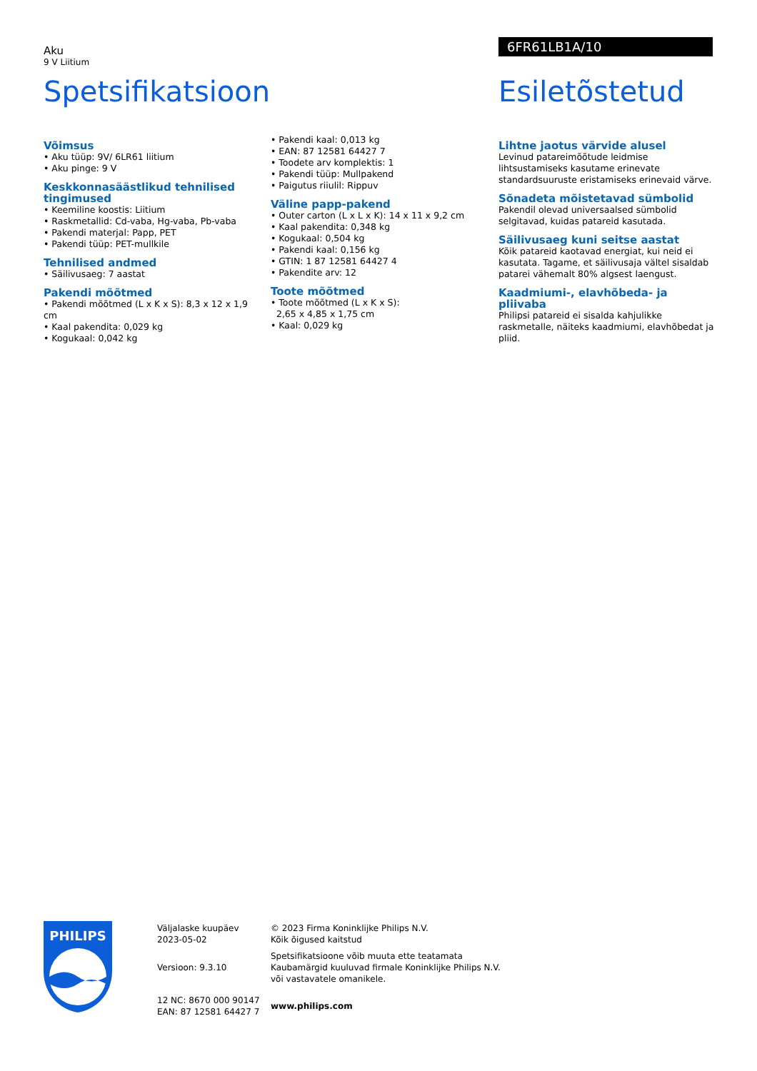Aku
9 V Liitium
6FR61LB1A/10
Spetsifikatsioon Esiletõstetud
Võimsus
• Aku tüüp: 9V/ 6LR61 liitium
• Aku pinge: 9 V
Keskkonnasäästlikud tehnilised tingimused
• Keemiline koostis: Liitium
• Raskmetallid: Cd-vaba, Hg-vaba, Pb-vaba
• Pakendi materjal: Papp, PET
• Pakendi tüüp: PET-mullkile
Tehnilised andmed
• Säilivusaeg: 7 aastat
Pakendi mõõtmed
• Pakendi mõõtmed (L x K x S): 8,3 x 12 x 1,9 cm
• Kaal pakendita: 0,029 kg
• Kogukaal: 0,042 kg
• Pakendi kaal: 0,013 kg
• EAN: 87 12581 64427 7
• Toodete arv komplektis: 1
• Pakendi tüüp: Mullpakend
• Paigutus riiulil: Rippuv
Väline papp-pakend
• Outer carton (L x L x K): 14 x 11 x 9,2 cm
• Kaal pakendita: 0,348 kg
• Kogukaal: 0,504 kg
• Pakendi kaal: 0,156 kg
• GTIN: 1 87 12581 64427 4
• Pakendite arv: 12
Toote mõõtmed
• Toote mõõtmed (L x K x S):
2,65 x 4,85 x 1,75 cm
• Kaal: 0,029 kg
Lihtne jaotus värvide alusel
Levinud patareimõõtude leidmise lihtsustamiseks kasutame erinevate standardsuuruste eristamiseks erinevaid värve.
Sõnadeta mõistetavad sümbolid
Pakendil olevad universaalsed sümbolid selgitavad, kuidas patareid kasutada.
Säilivusaeg kuni seitse aastat
Kõik patareid kaotavad energiat, kui neid ei kasutata. Tagame, et säilivusaja vältel sisaldab patarei vähemalt 80% algsest laengust.
Kaadmiumi-, elavhõbeda- ja pliivaba
Philipsi patareid ei sisalda kahjulikke raskmetalle, näiteks kaadmiumi, elavhõbedat ja pliid.
PHILIPS
Väljalaske kuupäev
2023-05-02
Versioon: 9.3.10
12 NC: 8670 000 90147
EAN: 87 12581 64427 7
© 2023 Firma Koninklijke Philips N.V.
Kõik õigused kaitstud
Spetsifikatsioone võib muuta ette teatamata
Kaubamärgid kuuluvad firmale Koninklijke Philips N.V.
või vastavatele omanikele.
www.philips.com